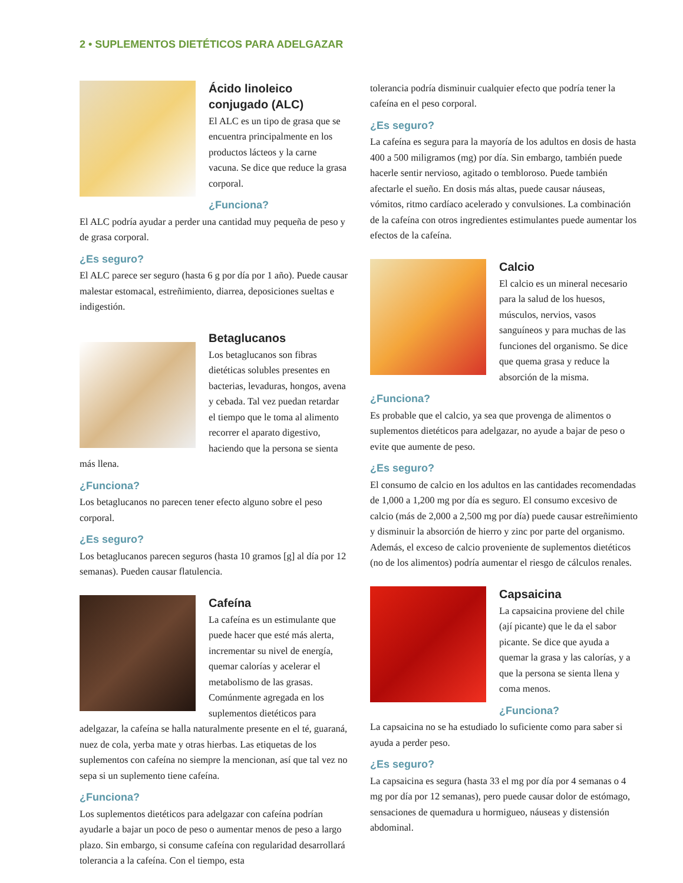2 • SUPLEMENTOS DIETÉTICOS PARA ADELGAZAR
Ácido linoleico conjugado (ALC)
El ALC es un tipo de grasa que se encuentra principalmente en los productos lácteos y la carne vacuna. Se dice que reduce la grasa corporal.
¿Funciona?
El ALC podría ayudar a perder una cantidad muy pequeña de peso y de grasa corporal.
¿Es seguro?
El ALC parece ser seguro (hasta 6 g por día por 1 año). Puede causar malestar estomacal, estreñimiento, diarrea, deposiciones sueltas e indigestión.
Betaglucanos
Los betaglucanos son fibras dietéticas solubles presentes en bacterias, levaduras, hongos, avena y cebada. Tal vez puedan retardar el tiempo que le toma al alimento recorrer el aparato digestivo, haciendo que la persona se sienta más llena.
¿Funciona?
Los betaglucanos no parecen tener efecto alguno sobre el peso corporal.
¿Es seguro?
Los betaglucanos parecen seguros (hasta 10 gramos [g] al día por 12 semanas). Pueden causar flatulencia.
Cafeína
La cafeína es un estimulante que puede hacer que esté más alerta, incrementar su nivel de energía, quemar calorías y acelerar el metabolismo de las grasas. Comúnmente agregada en los suplementos dietéticos para adelgazar, la cafeína se halla naturalmente presente en el té, guaraná, nuez de cola, yerba mate y otras hierbas. Las etiquetas de los suplementos con cafeína no siempre la mencionan, así que tal vez no sepa si un suplemento tiene cafeína.
¿Funciona?
Los suplementos dietéticos para adelgazar con cafeína podrían ayudarle a bajar un poco de peso o aumentar menos de peso a largo plazo. Sin embargo, si consume cafeína con regularidad desarrollará tolerancia a la cafeína. Con el tiempo, esta
tolerancia podría disminuir cualquier efecto que podría tener la cafeína en el peso corporal.
¿Es seguro?
La cafeína es segura para la mayoría de los adultos en dosis de hasta 400 a 500 miligramos (mg) por día. Sin embargo, también puede hacerle sentir nervioso, agitado o tembloroso. Puede también afectarle el sueño. En dosis más altas, puede causar náuseas, vómitos, ritmo cardíaco acelerado y convulsiones. La combinación de la cafeína con otros ingredientes estimulantes puede aumentar los efectos de la cafeína.
Calcio
El calcio es un mineral necesario para la salud de los huesos, músculos, nervios, vasos sanguíneos y para muchas de las funciones del organismo. Se dice que quema grasa y reduce la absorción de la misma.
¿Funciona?
Es probable que el calcio, ya sea que provenga de alimentos o suplementos dietéticos para adelgazar, no ayude a bajar de peso o evite que aumente de peso.
¿Es seguro?
El consumo de calcio en los adultos en las cantidades recomendadas de 1,000 a 1,200 mg por día es seguro. El consumo excesivo de calcio (más de 2,000 a 2,500 mg por día) puede causar estreñimiento y disminuir la absorción de hierro y zinc por parte del organismo. Además, el exceso de calcio proveniente de suplementos dietéticos (no de los alimentos) podría aumentar el riesgo de cálculos renales.
Capsaicina
La capsaicina proviene del chile (ají picante) que le da el sabor picante. Se dice que ayuda a quemar la grasa y las calorías, y a que la persona se sienta llena y coma menos.
¿Funciona?
La capsaicina no se ha estudiado lo suficiente como para saber si ayuda a perder peso.
¿Es seguro?
La capsaicina es segura (hasta 33 el mg por día por 4 semanas o 4 mg por día por 12 semanas), pero puede causar dolor de estómago, sensaciones de quemadura u hormigueo, náuseas y distensión abdominal.